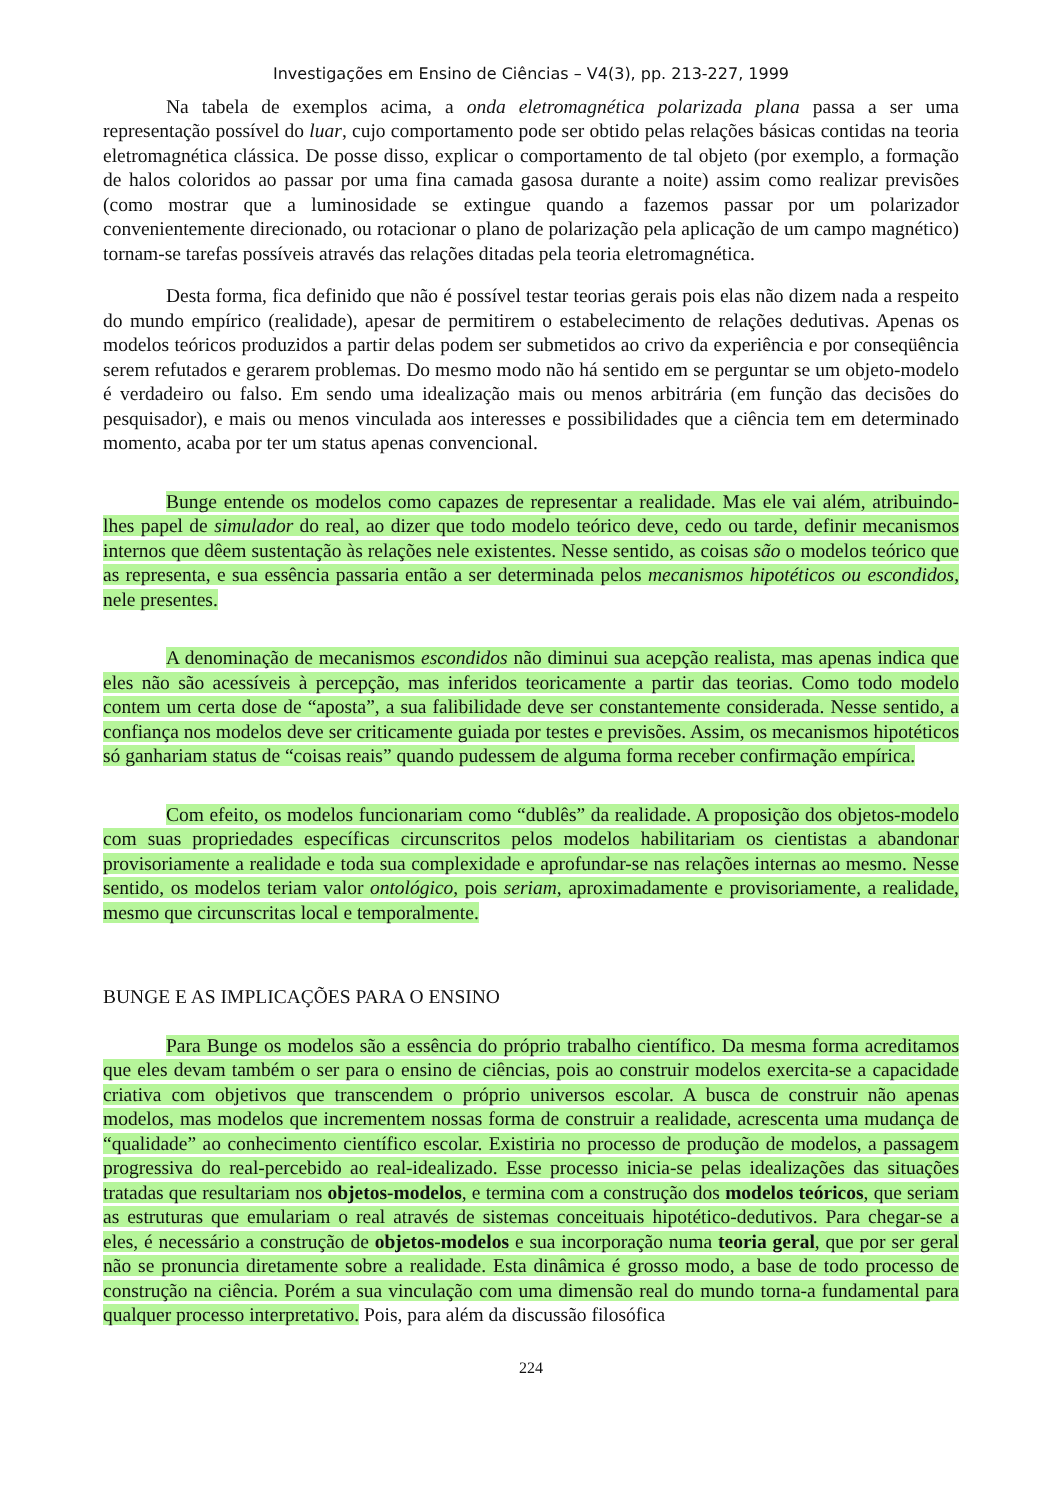Investigações em Ensino de Ciências – V4(3), pp. 213-227, 1999
Na tabela de exemplos acima, a onda eletromagnética polarizada plana passa a ser uma representação possível do luar, cujo comportamento pode ser obtido pelas relações básicas contidas na teoria eletromagnética clássica. De posse disso, explicar o comportamento de tal objeto (por exemplo, a formação de halos coloridos ao passar por uma fina camada gasosa durante a noite) assim como realizar previsões (como mostrar que a luminosidade se extingue quando a fazemos passar por um polarizador convenientemente direcionado, ou rotacionar o plano de polarização pela aplicação de um campo magnético) tornam-se tarefas possíveis através das relações ditadas pela teoria eletromagnética.
Desta forma, fica definido que não é possível testar teorias gerais pois elas não dizem nada a respeito do mundo empírico (realidade), apesar de permitirem o estabelecimento de relações dedutivas. Apenas os modelos teóricos produzidos a partir delas podem ser submetidos ao crivo da experiência e por conseqüência serem refutados e gerarem problemas. Do mesmo modo não há sentido em se perguntar se um objeto-modelo é verdadeiro ou falso. Em sendo uma idealização mais ou menos arbitrária (em função das decisões do pesquisador), e mais ou menos vinculada aos interesses e possibilidades que a ciência tem em determinado momento, acaba por ter um status apenas convencional.
Bunge entende os modelos como capazes de representar a realidade. Mas ele vai além, atribuindo-lhes papel de simulador do real, ao dizer que todo modelo teórico deve, cedo ou tarde, definir mecanismos internos que dêem sustentação às relações nele existentes. Nesse sentido, as coisas são o modelos teórico que as representa, e sua essência passaria então a ser determinada pelos mecanismos hipotéticos ou escondidos, nele presentes.
A denominação de mecanismos escondidos não diminui sua acepção realista, mas apenas indica que eles não são acessíveis à percepção, mas inferidos teoricamente a partir das teorias. Como todo modelo contem um certa dose de “aposta”, a sua falibilidade deve ser constantemente considerada. Nesse sentido, a confiança nos modelos deve ser criticamente guiada por testes e previsões. Assim, os mecanismos hipotéticos só ganhariam status de “coisas reais” quando pudessem de alguma forma receber confirmação empírica.
Com efeito, os modelos funcionariam como “dublês” da realidade. A proposição dos objetos-modelo com suas propriedades específicas circunscritos pelos modelos habilitariam os cientistas a abandonar provisoriamente a realidade e toda sua complexidade e aprofundar-se nas relações internas ao mesmo. Nesse sentido, os modelos teriam valor ontológico, pois seriam, aproximadamente e provisoriamente, a realidade, mesmo que circunscritas local e temporalmente.
BUNGE E AS IMPLICAÇÕES PARA O ENSINO
Para Bunge os modelos são a essência do próprio trabalho científico. Da mesma forma acreditamos que eles devam também o ser para o ensino de ciências, pois ao construir modelos exercita-se a capacidade criativa com objetivos que transcendem o próprio universos escolar. A busca de construir não apenas modelos, mas modelos que incrementem nossas forma de construir a realidade, acrescenta uma mudança de “qualidade” ao conhecimento científico escolar. Existiria no processo de produção de modelos, a passagem progressiva do real-percebido ao real-idealizado. Esse processo inicia-se pelas idealizações das situações tratadas que resultariam nos objetos-modelos, e termina com a construção dos modelos teóricos, que seriam as estruturas que emulariam o real através de sistemas conceituais hipotético-dedutivos. Para chegar-se a eles, é necessário a construção de objetos-modelos e sua incorporação numa teoria geral, que por ser geral não se pronuncia diretamente sobre a realidade. Esta dinâmica é grosso modo, a base de todo processo de construção na ciência. Porém a sua vinculação com uma dimensão real do mundo torna-a fundamental para qualquer processo interpretativo. Pois, para além da discussão filosófica
224